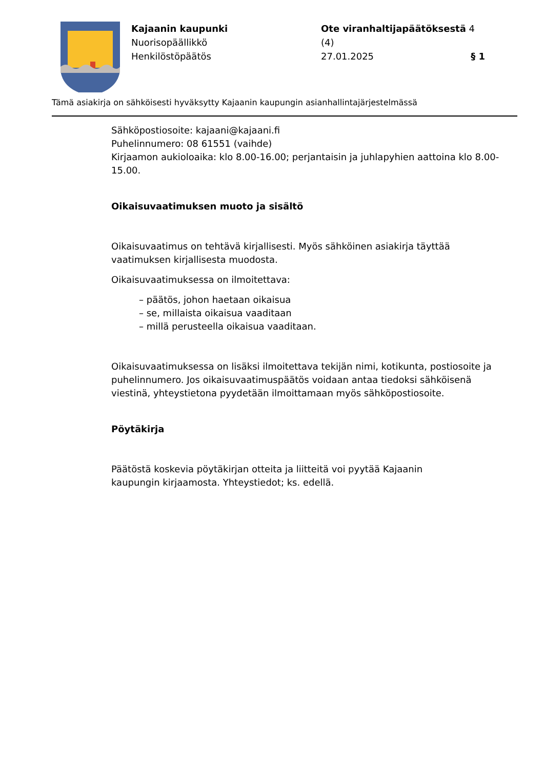Kajaanin kaupunki
Nuorisopäällikkö
Henkilöstöpäätös
Ote viranhaltijapäätöksestä 4 (4)
27.01.2025 § 1
Tämä asiakirja on sähköisesti hyväksytty Kajaanin kaupungin asianhallintajärjestelmässä
Sähköpostiosoite: kajaani@kajaani.fi
Puhelinnumero: 08 61551 (vaihde)
Kirjaamon aukioloaika: klo 8.00-16.00; perjantaisin ja juhlapyhien aattoina klo 8.00-15.00.
Oikaisuvaatimuksen muoto ja sisältö
Oikaisuvaatimus on tehtävä kirjallisesti. Myös sähköinen asiakirja täyttää vaatimuksen kirjallisesta muodosta.
Oikaisuvaatimuksessa on ilmoitettava:
– päätös, johon haetaan oikaisua
– se, millaista oikaisua vaaditaan
– millä perusteella oikaisua vaaditaan.
Oikaisuvaatimuksessa on lisäksi ilmoitettava tekijän nimi, kotikunta, postiosoite ja puhelinnumero. Jos oikaisuvaatimuspäätös voidaan antaa tiedoksi sähköisenä viestinä, yhteystietona pyydetään ilmoittamaan myös sähköpostiosoite.
Pöytäkirja
Päätöstä koskevia pöytäkirjan otteita ja liitteitä voi pyytää Kajaanin
kaupungin kirjaamosta. Yhteystiedot; ks. edellä.